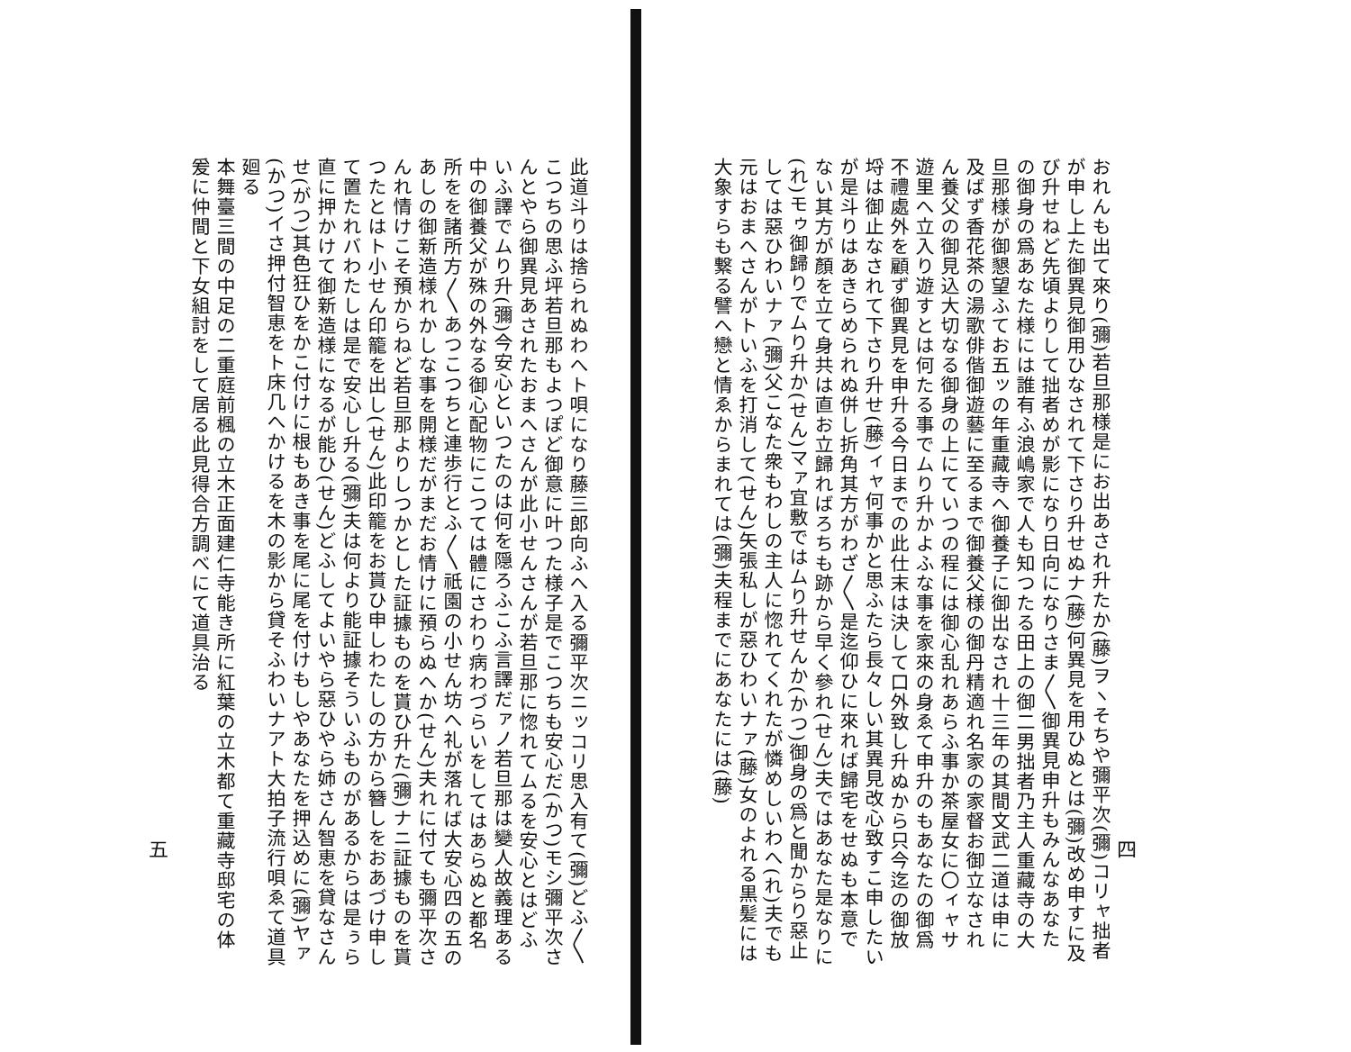おれんも出て來り(彌)若旦那様是にお出あされ升たか(藤)ヲヽそちや彌平次(彌)コリャ拙者が申し上た御異見御用ひなされて下さり升せぬナ(藤)何異見を用ひぬとは(彌)改め申すに及び升せねど先頃よりして拙者めが影になり日向になりさま〳〵御異見申升もみんなあなたの御身の爲あなた様には誰有ふ浪嶋家で人も知つたる田上の御二男拙者乃主人重藏寺の大旦那様が御懇望ふてお五ッの年重藏寺へ御養子に御出なされ十三年の其間文武二道は申に及ばず香花茶の湯歌俳偕御遊藝に至るまで御養父様の御丹精適れ名家の家督お御立なされん養父の御見込大切なる御身の上にていつの程には御心乱れあらふ事か茶屋女に〇ィャサ遊里へ立入り遊すとは何たる事でムり升かよふな事を家來の身ゑて申升のもあなたの御爲不禮處外を顧ず御異見を申升る今日までの此仕末は決して口外致し升ぬから只今迄の御放埒は御止なされて下さり升せ(藤)ィャ何事かと思ふたら長々しい其異見改心致すこ申したいが是斗りはあきらめられぬ併し折角其方がわざ〳〵是迄仰ひに來れば歸宅をせぬも本意でない其方が顏を立て身共は直お立歸ればろちも跡から早く參れ(せん)夫ではあなた是なりに(れ)モゥ御歸りでムり升か(せん)マァ宜敷ではムり升せんか(かつ)御身の爲と聞からり惡止しては惡ひわいナァ(彌)父こなた衆もわしの主人に惚れてくれたが憐めしいわへ(れ)夫でも元はおまへさんがトいふを打消して(せん)矢張私しが惡ひわいナァ(藤)女のよれる黒髪には大象すらも繋る譬へ戀と情ゑからまれては(彌)夫程までにあなたには(藤)
四
此道斗りは捨られぬわへト唄になり藤三郎向ふへ入る彌平次ニッコリ思入有て(彌)どふ〳〵こつちの思ふ坪若旦那もよつぽど御意に叶つた様子是でこつちも安心だ(かつ)モシ彌平次さんとやら御異見あされたおまへさんが此小せんさんが若旦那に惚れてムるを安心とはどふいふ譯でムり升(彌)今安心といつたのは何を隠ろふこふ言譯だァノ若旦那は變人故義理ある中の御養父が殊の外なる御心配物にこつては體にさわり病わづらいをしてはあらぬと都名所をを諸所方〳〵あつこつちと連歩行とふ〳〵祇園の小せん坊へ礼が落れば大安心四の五のあしの御新造様れかしな事を開様だがまだお情けに預らぬへか(せん)夫れに付ても彌平次さんれ情けこそ預からねど若旦那よりしつかとした証據ものを貰ひ升た(彌)ナニ証據ものを貰つたとはト小せん印籠を出し(せん)此印籠をお貰ひ申しわたしの方から簪しをおあづけ申して置たれバわたしは是で安心し升る(彌)夫は何より能証據そういふものがあるからは是ぅら直に押かけて御新造様になるが能ひ(せん)どふしてよいやら惡ひやら姉さん智恵を貸なさんせ(がつ)其色狂ひをかこ付けに根もあき事を尾に尾を付けもしやあなたを押込めに(彌)ヤァ(かつ)イさ押付智恵をト床几へかけるを木の影から貸そふわいナアト大拍子流行唄ゑて道具廻る
本舞臺三間の中足の二重庭前楓の立木正面建仁寺能き所に紅葉の立木都て重藏寺邸宅の体爰に仲間と下女組討をして居る此見得合方調べにて道具治る
五